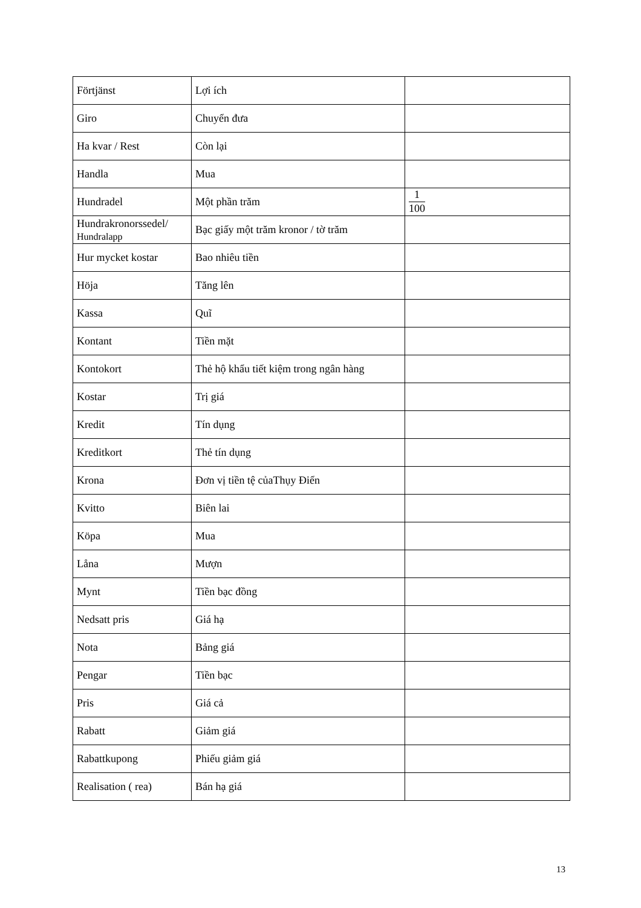| Förtjänst | Lợi ích | |
| Giro | Chuyển đưa | |
| Ha kvar / Rest | Còn lại | |
| Handla | Mua | |
| Hundradel | Một phần trăm | 1 100 |
| Hundrakronorssedel/ Hundralapp | Bạc giấy một trăm kronor / tờ trăm | |
| Hur mycket kostar | Bao nhiêu tiền | |
| Höja | Tăng lên | |
| Kassa | Quĩ | |
| Kontant | Tiền mặt | |
| Kontokort | Thẻ hộ khẩu tiết kiệm trong ngân hàng | |
| Kostar | Trị giá | |
| Kredit | Tín dụng | |
| Kreditkort | Thẻ tín dụng | |
| Krona | Đơn vị tiền tệ củaThụy Điển | |
| Kvitto | Biên lai | |
| Köpa | Mua | |
| Låna | Mượn | |
| Mynt | Tiền bạc đồng | |
| Nedsatt pris | Giá hạ | |
| Nota | Bảng giá | |
| Pengar | Tiền bạc | |
| Pris | Giá cả | |
| Rabatt | Giảm giá | |
| Rabattkupong | Phiếu giảm giá | |
| Realisation ( rea) | Bán hạ giá | |
13